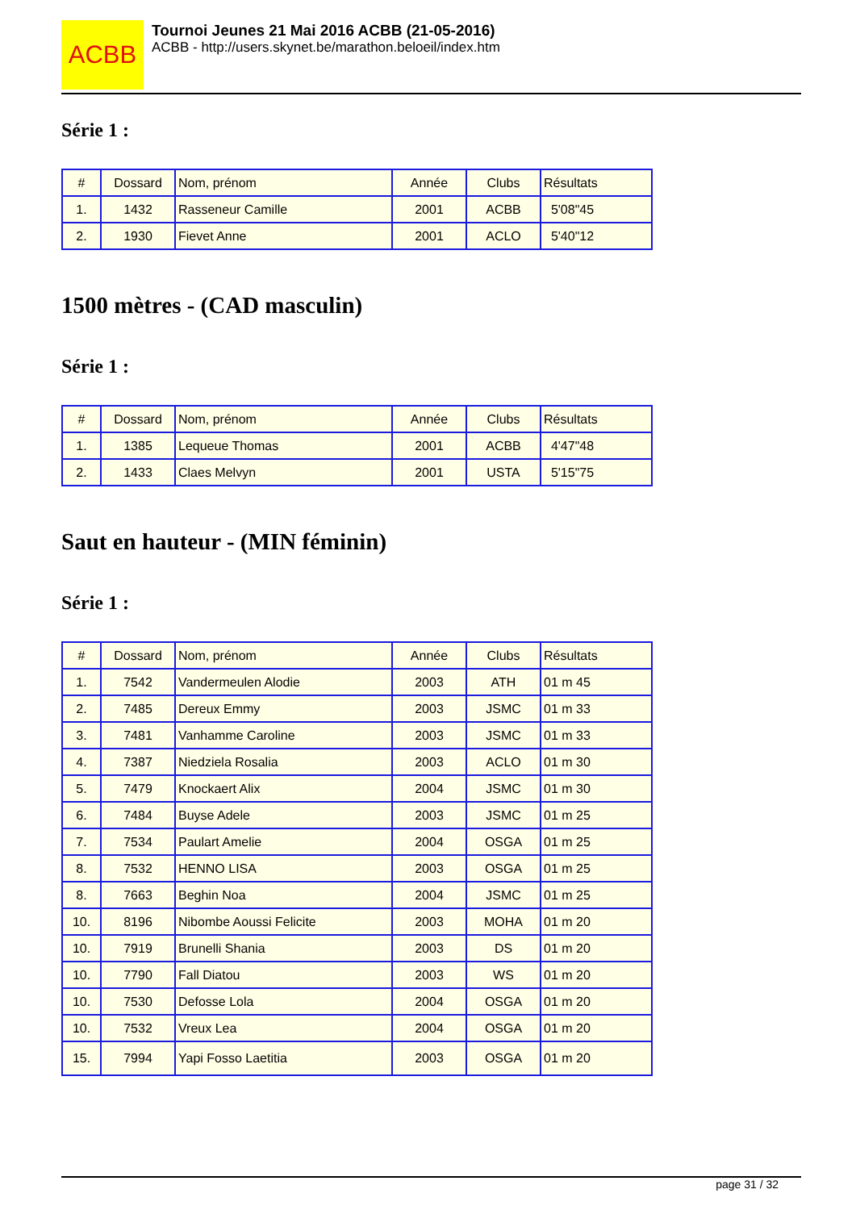ACBB
Tournoi Jeunes 21 Mai 2016 ACBB (21-05-2016)
ACBB - http://users.skynet.be/marathon.beloeil/index.htm
Série 1 :
| # | Dossard | Nom, prénom | Année | Clubs | Résultats |
| --- | --- | --- | --- | --- | --- |
| 1. | 1432 | Rasseneur Camille | 2001 | ACBB | 5'08"45 |
| 2. | 1930 | Fievet Anne | 2001 | ACLO | 5'40"12 |
1500 mètres - (CAD masculin)
Série 1 :
| # | Dossard | Nom, prénom | Année | Clubs | Résultats |
| --- | --- | --- | --- | --- | --- |
| 1. | 1385 | Lequeue Thomas | 2001 | ACBB | 4'47"48 |
| 2. | 1433 | Claes Melvyn | 2001 | USTA | 5'15"75 |
Saut en hauteur - (MIN féminin)
Série 1 :
| # | Dossard | Nom, prénom | Année | Clubs | Résultats |
| --- | --- | --- | --- | --- | --- |
| 1. | 7542 | Vandermeulen Alodie | 2003 | ATH | 01 m 45 |
| 2. | 7485 | Dereux Emmy | 2003 | JSMC | 01 m 33 |
| 3. | 7481 | Vanhamme Caroline | 2003 | JSMC | 01 m 33 |
| 4. | 7387 | Niedziela Rosalia | 2003 | ACLO | 01 m 30 |
| 5. | 7479 | Knockaert Alix | 2004 | JSMC | 01 m 30 |
| 6. | 7484 | Buyse Adele | 2003 | JSMC | 01 m 25 |
| 7. | 7534 | Paulart Amelie | 2004 | OSGA | 01 m 25 |
| 8. | 7532 | HENNO LISA | 2003 | OSGA | 01 m 25 |
| 8. | 7663 | Beghin Noa | 2004 | JSMC | 01 m 25 |
| 10. | 8196 | Nibombe Aoussi Felicite | 2003 | MOHA | 01 m 20 |
| 10. | 7919 | Brunelli Shania | 2003 | DS | 01 m 20 |
| 10. | 7790 | Fall Diatou | 2003 | WS | 01 m 20 |
| 10. | 7530 | Defosse Lola | 2004 | OSGA | 01 m 20 |
| 10. | 7532 | Vreux Lea | 2004 | OSGA | 01 m 20 |
| 15. | 7994 | Yapi Fosso Laetitia | 2003 | OSGA | 01 m 20 |
page 31 / 32